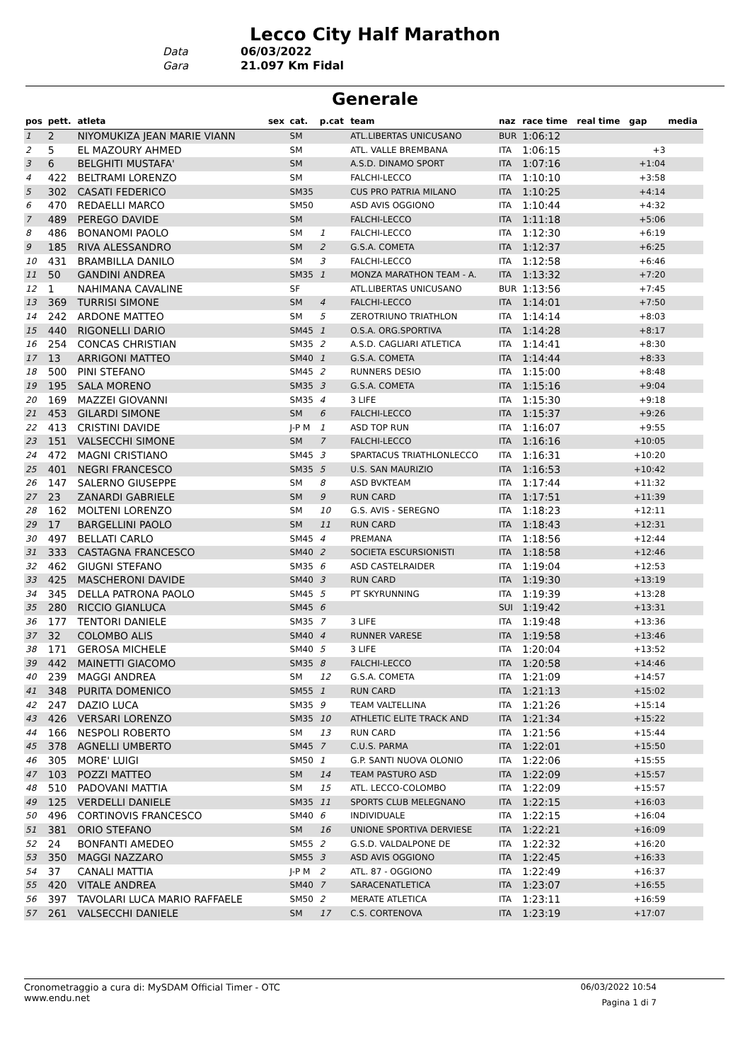Lecco City Half Marathon
Data 06/03/2022
Gara 21.097 Km Fidal
Generale
| pos | pett. | atleta | sex | cat. | p.cat | team | naz | race time | real time | gap | media |
| --- | --- | --- | --- | --- | --- | --- | --- | --- | --- | --- | --- |
| 1 | 2 | NIYOMUKIZA JEAN MARIE VIANN | | SM | | ATL.LIBERTAS UNICUSANO | BUR | 1:06:12 | | | |
| 2 | 5 | EL MAZOURY AHMED | | SM | | ATL. VALLE BREMBANA | ITA | 1:06:15 | | +3 | |
| 3 | 6 | BELGHITI MUSTAFA' | | SM | | A.S.D. DINAMO SPORT | ITA | 1:07:16 | | +1:04 | |
| 4 | 422 | BELTRAMI LORENZO | | SM | | FALCHI-LECCO | ITA | 1:10:10 | | +3:58 | |
| 5 | 302 | CASATI FEDERICO | | SM35 | | CUS PRO PATRIA MILANO | ITA | 1:10:25 | | +4:14 | |
| 6 | 470 | REDAELLI MARCO | | SM50 | | ASD AVIS OGGIONO | ITA | 1:10:44 | | +4:32 | |
| 7 | 489 | PEREGO DAVIDE | | SM | | FALCHI-LECCO | ITA | 1:11:18 | | +5:06 | |
| 8 | 486 | BONANOMI PAOLO | | SM | 1 | FALCHI-LECCO | ITA | 1:12:30 | | +6:19 | |
| 9 | 185 | RIVA ALESSANDRO | | SM | 2 | G.S.A. COMETA | ITA | 1:12:37 | | +6:25 | |
| 10 | 431 | BRAMBILLA DANILO | | SM | 3 | FALCHI-LECCO | ITA | 1:12:58 | | +6:46 | |
| 11 | 50 | GANDINI ANDREA | | SM35 | 1 | MONZA MARATHON TEAM - A. | ITA | 1:13:32 | | +7:20 | |
| 12 | 1 | NAHIMANA CAVALINE | | SF | | ATL.LIBERTAS UNICUSANO | BUR | 1:13:56 | | +7:45 | |
| 13 | 369 | TURRISI SIMONE | | SM | 4 | FALCHI-LECCO | ITA | 1:14:01 | | +7:50 | |
| 14 | 242 | ARDONE MATTEO | | SM | 5 | ZEROTRIUNO TRIATHLON | ITA | 1:14:14 | | +8:03 | |
| 15 | 440 | RIGONELLI DARIO | | SM45 | 1 | O.S.A. ORG.SPORTIVA | ITA | 1:14:28 | | +8:17 | |
| 16 | 254 | CONCAS CHRISTIAN | | SM35 | 2 | A.S.D. CAGLIARI ATLETICA | ITA | 1:14:41 | | +8:30 | |
| 17 | 13 | ARRIGONI MATTEO | | SM40 | 1 | G.S.A. COMETA | ITA | 1:14:44 | | +8:33 | |
| 18 | 500 | PINI STEFANO | | SM45 | 2 | RUNNERS DESIO | ITA | 1:15:00 | | +8:48 | |
| 19 | 195 | SALA MORENO | | SM35 | 3 | G.S.A. COMETA | ITA | 1:15:16 | | +9:04 | |
| 20 | 169 | MAZZEI GIOVANNI | | SM35 | 4 | 3 LIFE | ITA | 1:15:30 | | +9:18 | |
| 21 | 453 | GILARDI SIMONE | | SM | 6 | FALCHI-LECCO | ITA | 1:15:37 | | +9:26 | |
| 22 | 413 | CRISTINI DAVIDE | | J-P M | 1 | ASD TOP RUN | ITA | 1:16:07 | | +9:55 | |
| 23 | 151 | VALSECCHI SIMONE | | SM | 7 | FALCHI-LECCO | ITA | 1:16:16 | | +10:05 | |
| 24 | 472 | MAGNI CRISTIANO | | SM45 | 3 | SPARTACUS TRIATHLONLECCO | ITA | 1:16:31 | | +10:20 | |
| 25 | 401 | NEGRI FRANCESCO | | SM35 | 5 | U.S. SAN MAURIZIO | ITA | 1:16:53 | | +10:42 | |
| 26 | 147 | SALERNO GIUSEPPE | | SM | 8 | ASD BVKTEAM | ITA | 1:17:44 | | +11:32 | |
| 27 | 23 | ZANARDI GABRIELE | | SM | 9 | RUN CARD | ITA | 1:17:51 | | +11:39 | |
| 28 | 162 | MOLTENI LORENZO | | SM | 10 | G.S. AVIS - SEREGNO | ITA | 1:18:23 | | +12:11 | |
| 29 | 17 | BARGELLINI PAOLO | | SM | 11 | RUN CARD | ITA | 1:18:43 | | +12:31 | |
| 30 | 497 | BELLATI CARLO | | SM45 | 4 | PREMANA | ITA | 1:18:56 | | +12:44 | |
| 31 | 333 | CASTAGNA FRANCESCO | | SM40 | 2 | SOCIETA ESCURSIONISTI | ITA | 1:18:58 | | +12:46 | |
| 32 | 462 | GIUGNI STEFANO | | SM35 | 6 | ASD CASTELRAIDER | ITA | 1:19:04 | | +12:53 | |
| 33 | 425 | MASCHERONI DAVIDE | | SM40 | 3 | RUN CARD | ITA | 1:19:30 | | +13:19 | |
| 34 | 345 | DELLA PATRONA PAOLO | | SM45 | 5 | PT SKYRUNNING | ITA | 1:19:39 | | +13:28 | |
| 35 | 280 | RICCIO GIANLUCA | | SM45 | 6 | | SUI | 1:19:42 | | +13:31 | |
| 36 | 177 | TENTORI DANIELE | | SM35 | 7 | 3 LIFE | ITA | 1:19:48 | | +13:36 | |
| 37 | 32 | COLOMBO ALIS | | SM40 | 4 | RUNNER VARESE | ITA | 1:19:58 | | +13:46 | |
| 38 | 171 | GEROSA MICHELE | | SM40 | 5 | 3 LIFE | ITA | 1:20:04 | | +13:52 | |
| 39 | 442 | MAINETTI GIACOMO | | SM35 | 8 | FALCHI-LECCO | ITA | 1:20:58 | | +14:46 | |
| 40 | 239 | MAGGI ANDREA | | SM | 12 | G.S.A. COMETA | ITA | 1:21:09 | | +14:57 | |
| 41 | 348 | PURITA DOMENICO | | SM55 | 1 | RUN CARD | ITA | 1:21:13 | | +15:02 | |
| 42 | 247 | DAZIO LUCA | | SM35 | 9 | TEAM VALTELLINA | ITA | 1:21:26 | | +15:14 | |
| 43 | 426 | VERSARI LORENZO | | SM35 | 10 | ATHLETIC ELITE TRACK AND | ITA | 1:21:34 | | +15:22 | |
| 44 | 166 | NESPOLI ROBERTO | | SM | 13 | RUN CARD | ITA | 1:21:56 | | +15:44 | |
| 45 | 378 | AGNELLI UMBERTO | | SM45 | 7 | C.U.S. PARMA | ITA | 1:22:01 | | +15:50 | |
| 46 | 305 | MORE' LUIGI | | SM50 | 1 | G.P. SANTI NUOVA OLONIO | ITA | 1:22:06 | | +15:55 | |
| 47 | 103 | POZZI MATTEO | | SM | 14 | TEAM PASTURO ASD | ITA | 1:22:09 | | +15:57 | |
| 48 | 510 | PADOVANI MATTIA | | SM | 15 | ATL. LECCO-COLOMBO | ITA | 1:22:09 | | +15:57 | |
| 49 | 125 | VERDELLI DANIELE | | SM35 | 11 | SPORTS CLUB MELEGNANO | ITA | 1:22:15 | | +16:03 | |
| 50 | 496 | CORTINOVIS FRANCESCO | | SM40 | 6 | INDIVIDUALE | ITA | 1:22:15 | | +16:04 | |
| 51 | 381 | ORIO STEFANO | | SM | 16 | UNIONE SPORTIVA DERVIESE | ITA | 1:22:21 | | +16:09 | |
| 52 | 24 | BONFANTI AMEDEO | | SM55 | 2 | G.S.D. VALDALPONE DE | ITA | 1:22:32 | | +16:20 | |
| 53 | 350 | MAGGI NAZZARO | | SM55 | 3 | ASD AVIS OGGIONO | ITA | 1:22:45 | | +16:33 | |
| 54 | 37 | CANALI MATTIA | | J-P M | 2 | ATL. 87 - OGGIONO | ITA | 1:22:49 | | +16:37 | |
| 55 | 420 | VITALE ANDREA | | SM40 | 7 | SARACENATLETICA | ITA | 1:23:07 | | +16:55 | |
| 56 | 397 | TAVOLARI LUCA MARIO RAFFAELE | | SM50 | 2 | MERATE ATLETICA | ITA | 1:23:11 | | +16:59 | |
| 57 | 261 | VALSECCHI DANIELE | | SM | 17 | C.S. CORTENOVA | ITA | 1:23:19 | | +17:07 | |
Cronometraggio a cura di: MySDAM Official Timer - OTC
www.endu.net
06/03/2022 10:54
Pagina 1 di 7